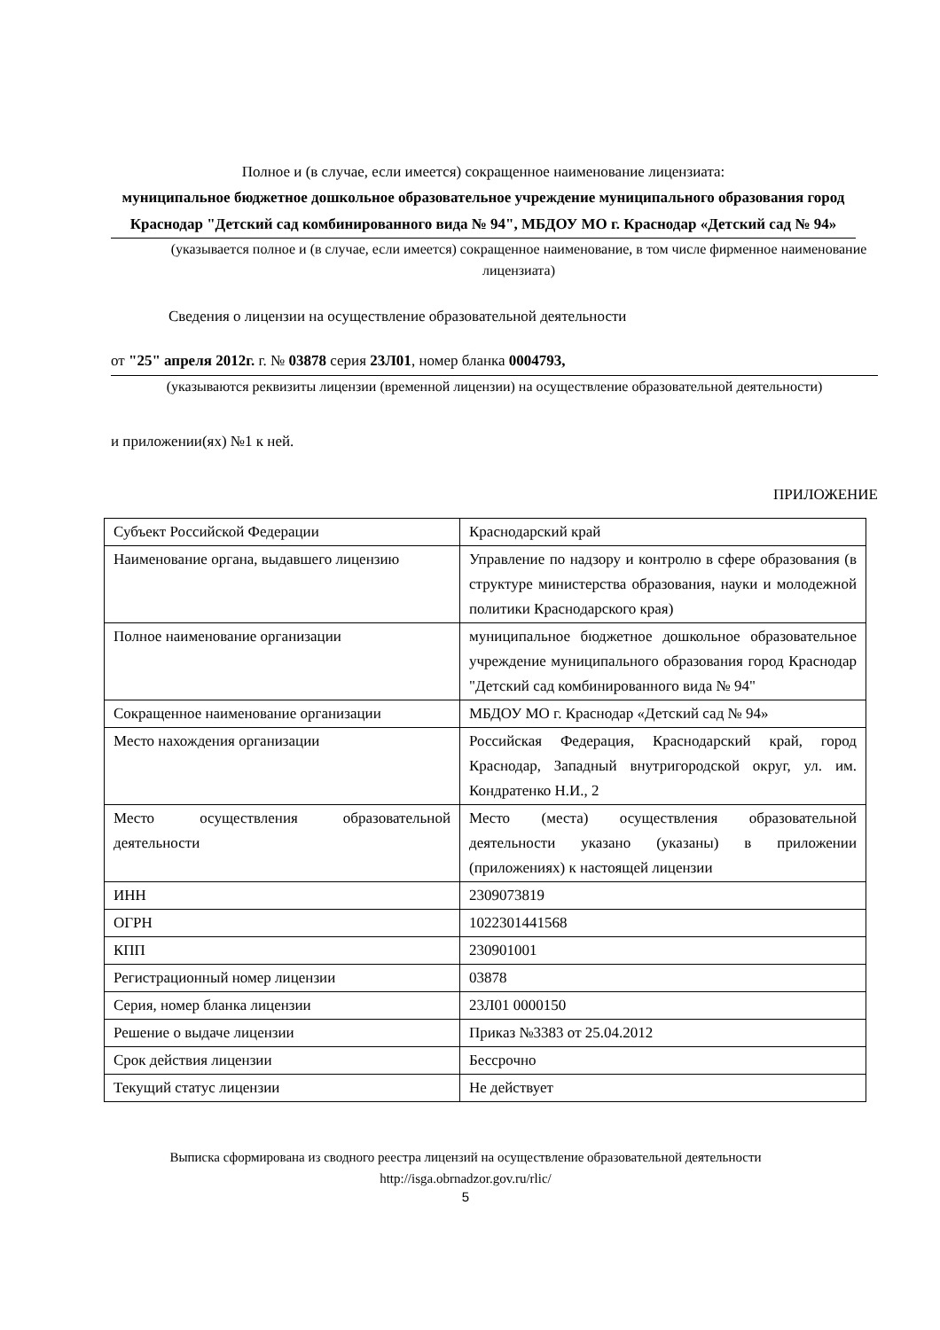Полное и (в случае, если имеется) сокращенное наименование лицензиата:
муниципальное бюджетное дошкольное образовательное учреждение муниципального образования город Краснодар "Детский сад комбинированного вида № 94", МБДОУ МО г. Краснодар «Детский сад № 94»
(указывается полное и (в случае, если имеется) сокращенное наименование, в том числе фирменное наименование лицензиата)
Сведения о лицензии на осуществление образовательной деятельности
от "25" апреля 2012г. г. № 03878 серия 23Л01, номер бланка 0004793,
(указываются реквизиты лицензии (временной лицензии) на осуществление образовательной деятельности)
и приложении(ях) №1 к ней.
ПРИЛОЖЕНИЕ
| Субъект Российской Федерации | Краснодарский край |
| Наименование органа, выдавшего лицензию | Управление по надзору и контролю в сфере образования (в структуре министерства образования, науки и молодежной политики Краснодарского края) |
| Полное наименование организации | муниципальное бюджетное дошкольное образовательное учреждение муниципального образования город Краснодар "Детский сад комбинированного вида № 94" |
| Сокращенное наименование организации | МБДОУ МО г. Краснодар «Детский сад № 94» |
| Место нахождения организации | Российская Федерация, Краснодарский край, город Краснодар, Западный внутригородской округ, ул. им. Кондратенко Н.И., 2 |
| Место осуществления образовательной деятельности | Место (места) осуществления образовательной деятельности указано (указаны) в приложении (приложениях) к настоящей лицензии |
| ИНН | 2309073819 |
| ОГРН | 1022301441568 |
| КПП | 230901001 |
| Регистрационный номер лицензии | 03878 |
| Серия, номер бланка лицензии | 23Л01 0000150 |
| Решение о выдаче лицензии | Приказ №3383 от 25.04.2012 |
| Срок действия лицензии | Бессрочно |
| Текущий статус лицензии | Не действует |
Выписка сформирована из сводного реестра лицензий на осуществление образовательной деятельности http://isga.obrnadzor.gov.ru/rlic/
5